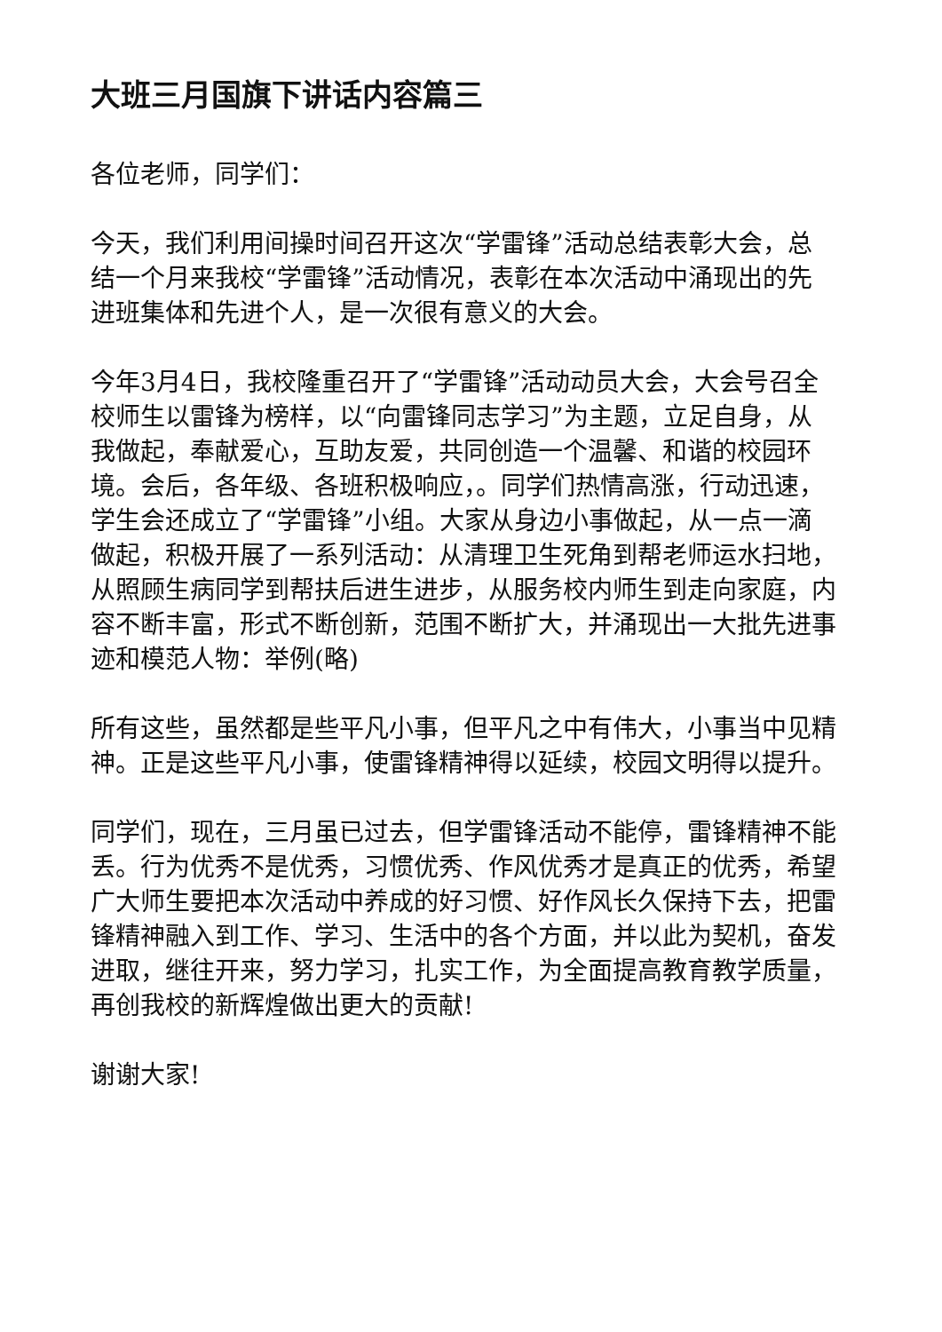大班三月国旗下讲话内容篇三
各位老师，同学们：
今天，我们利用间操时间召开这次“学雷锋”活动总结表彰大会，总结一个月来我校“学雷锋”活动情况，表彰在本次活动中涌现出的先进班集体和先进个人，是一次很有意义的大会。
今年3月4日，我校隆重召开了“学雷锋”活动动员大会，大会号召全校师生以雷锋为榜样，以“向雷锋同志学习”为主题，立足自身，从我做起，奉献爱心，互助友爱，共同创造一个温馨、和谐的校园环境。会后，各年级、各班积极响应，。同学们热情高涨，行动迅速，学生会还成立了“学雷锋”小组。大家从身边小事做起，从一点一滴做起，积极开展了一系列活动：从清理卫生死角到帮老师运水扫地，从照顾生病同学到帮扶后进生进步，从服务校内师生到走向家庭，内容不断丰富，形式不断创新，范围不断扩大，并涌现出一大批先进事迹和模范人物：举例(略)
所有这些，虽然都是些平凡小事，但平凡之中有伟大，小事当中见精神。正是这些平凡小事，使雷锋精神得以延续，校园文明得以提升。
同学们，现在，三月虽已过去，但学雷锋活动不能停，雷锋精神不能丢。行为优秀不是优秀，习惯优秀、作风优秀才是真正的优秀，希望广大师生要把本次活动中养成的好习惯、好作风长久保持下去，把雷锋精神融入到工作、学习、生活中的各个方面，并以此为契机，奋发进取，继往开来，努力学习，扎实工作，为全面提高教育教学质量，再创我校的新辉煌做出更大的贡献!
谢谢大家!